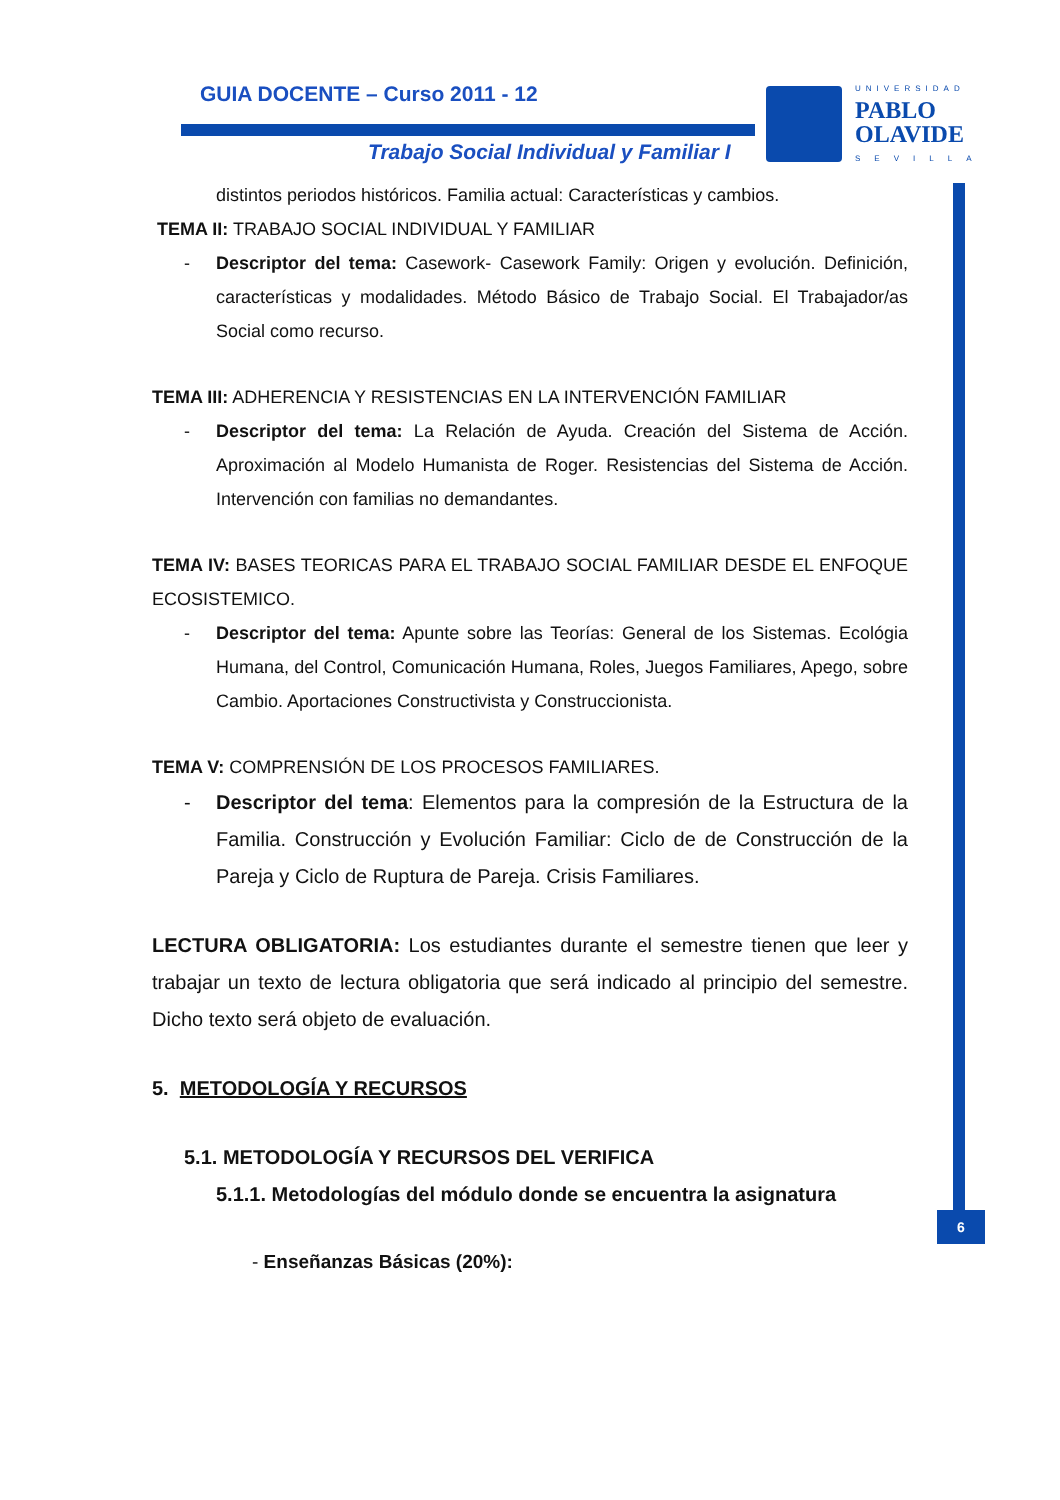GUIA DOCENTE – Curso 2011 - 12
Trabajo Social Individual y Familiar I
UNIVERSIDAD
PABLO
OLAVIDE
SEVILLA
6
distintos periodos históricos. Familia actual: Características y cambios.
TEMA II: TRABAJO SOCIAL INDIVIDUAL Y FAMILIAR
- Descriptor del tema: Casework- Casework Family: Origen y evolución. Definición, características y modalidades. Método Básico de Trabajo Social. El Trabajador/as Social como recurso.
TEMA III: ADHERENCIA Y RESISTENCIAS EN LA INTERVENCIÓN FAMILIAR
- Descriptor del tema: La Relación de Ayuda. Creación del Sistema de Acción. Aproximación al Modelo Humanista de Roger. Resistencias del Sistema de Acción. Intervención con familias no demandantes.
TEMA IV: BASES TEORICAS PARA EL TRABAJO SOCIAL FAMILIAR DESDE EL ENFOQUE ECOSISTEMICO.
- Descriptor del tema: Apunte sobre las Teorías: General de los Sistemas. Ecológia Humana, del Control, Comunicación Humana, Roles, Juegos Familiares, Apego, sobre Cambio. Aportaciones Constructivista y Construccionista.
TEMA V: COMPRENSIÓN DE LOS PROCESOS FAMILIARES.
- Descriptor del tema: Elementos para la compresión de la Estructura de la Familia. Construcción y Evolución Familiar: Ciclo de de Construcción de la Pareja y Ciclo de Ruptura de Pareja. Crisis Familiares.
LECTURA OBLIGATORIA: Los estudiantes durante el semestre tienen que leer y trabajar un texto de lectura obligatoria que será indicado al principio del semestre. Dicho texto será objeto de evaluación.
5. METODOLOGÍA Y RECURSOS
5.1. METODOLOGÍA Y RECURSOS DEL VERIFICA
5.1.1. Metodologías del módulo donde se encuentra la asignatura
- Enseñanzas Básicas (20%):